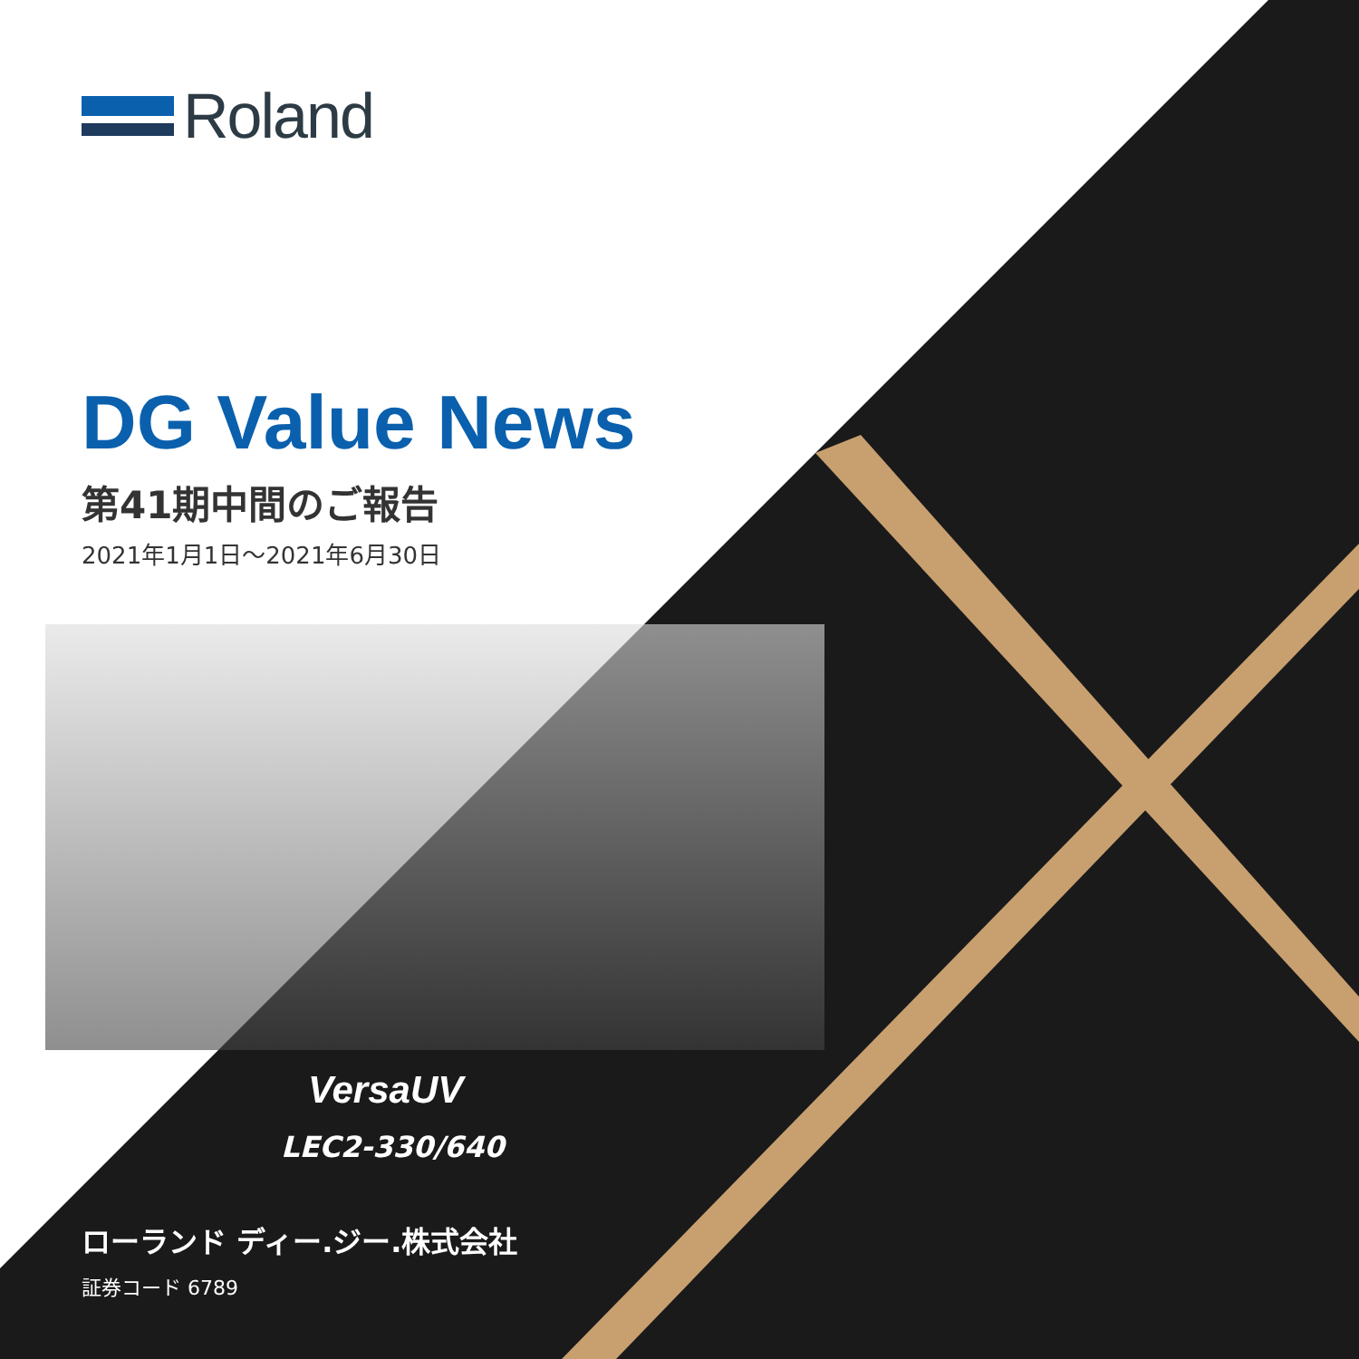Roland
DG Value News
第41期中間のご報告
2021年1月1日～2021年6月30日
VersaUV
LEC2-330/640
ローランド ディー.ジー.株式会社
証券コード 6789